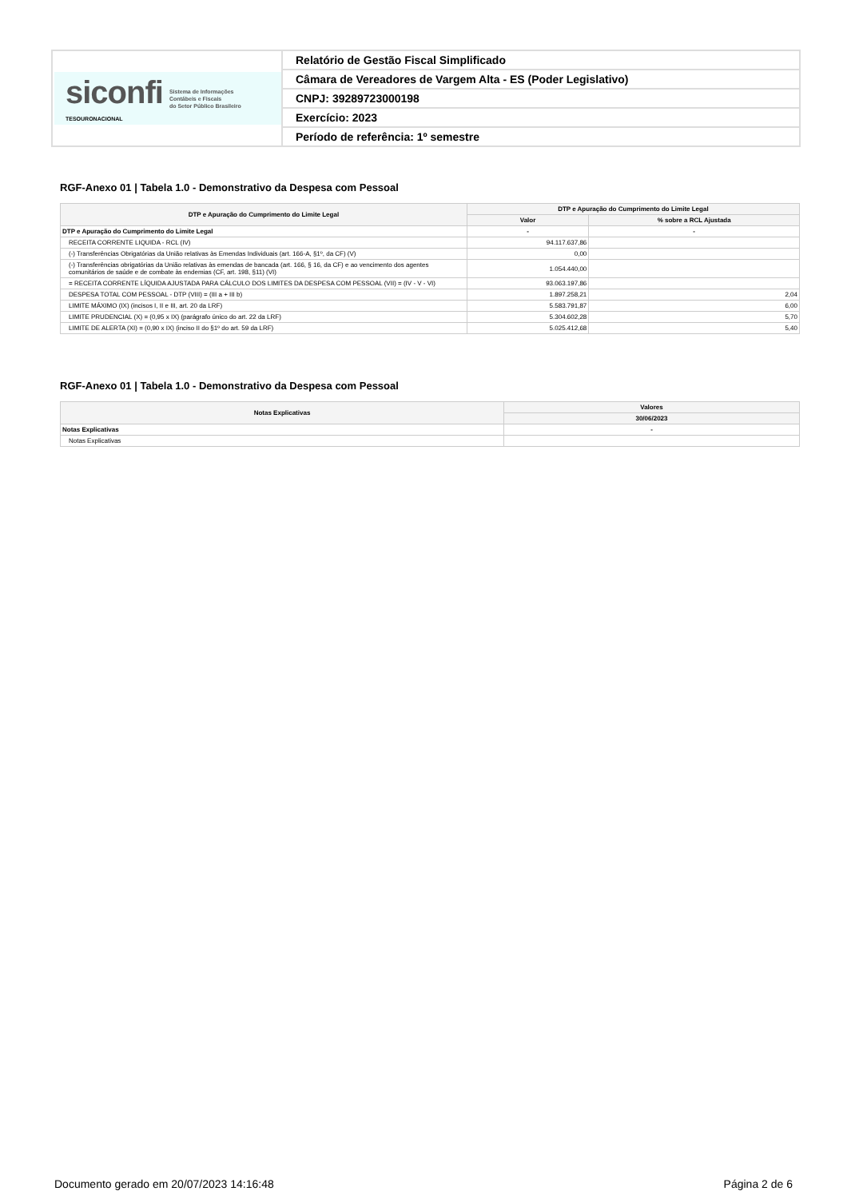| siconfi TESOURONACIONAL Sistema de Informações Contábeis e Fiscais do Setor Público Brasileiro | Relatório de Gestão Fiscal Simplificado |
| | Câmara de Vereadores de Vargem Alta - ES (Poder Legislativo) |
| | CNPJ: 39289723000198 |
| | Exercício: 2023 |
| | Período de referência: 1º semestre |
RGF-Anexo 01 | Tabela 1.0 - Demonstrativo da Despesa com Pessoal
| DTP e Apuração do Cumprimento do Limite Legal | DTP e Apuração do Cumprimento do Limite Legal | |
| --- | --- | --- |
| | Valor | % sobre a RCL Ajustada |
| DTP e Apuração do Cumprimento do Limite Legal | - | - |
| RECEITA CORRENTE LIQUIDA - RCL (IV) | 94.117.637,86 | |
| (-) Transferências Obrigatórias da União relativas às Emendas Individuais (art. 166-A, §1º, da CF) (V) | 0,00 | |
| (-) Transferências obrigatórias da União relativas às emendas de bancada (art. 166, § 16, da CF) e ao vencimento dos agentes comunitários de saúde e de combate às endemias (CF, art. 198, §11) (VI) | 1.054.440,00 | |
| = RECEITA CORRENTE LÍQUIDA AJUSTADA PARA CÁLCULO DOS LIMITES DA DESPESA COM PESSOAL (VII) = (IV - V - VI) | 93.063.197,86 | |
| DESPESA TOTAL COM PESSOAL - DTP (VIII) = (III a + III b) | 1.897.258,21 | 2,04 |
| LIMITE MÁXIMO (IX) (incisos I, II e III, art. 20 da LRF) | 5.583.791,87 | 6,00 |
| LIMITE PRUDENCIAL (X) = (0,95 x IX) (parágrafo único do art. 22 da LRF) | 5.304.602,28 | 5,70 |
| LIMITE DE ALERTA (XI) = (0,90 x IX) (inciso II do §1º do art. 59 da LRF) | 5.025.412,68 | 5,40 |
RGF-Anexo 01 | Tabela 1.0 - Demonstrativo da Despesa com Pessoal
| Notas Explicativas | Valores |
| --- | --- |
| | 30/06/2023 |
| Notas Explicativas | - |
| Notas Explicativas | |
Documento gerado em 20/07/2023 14:16:48 Página 2 de 6